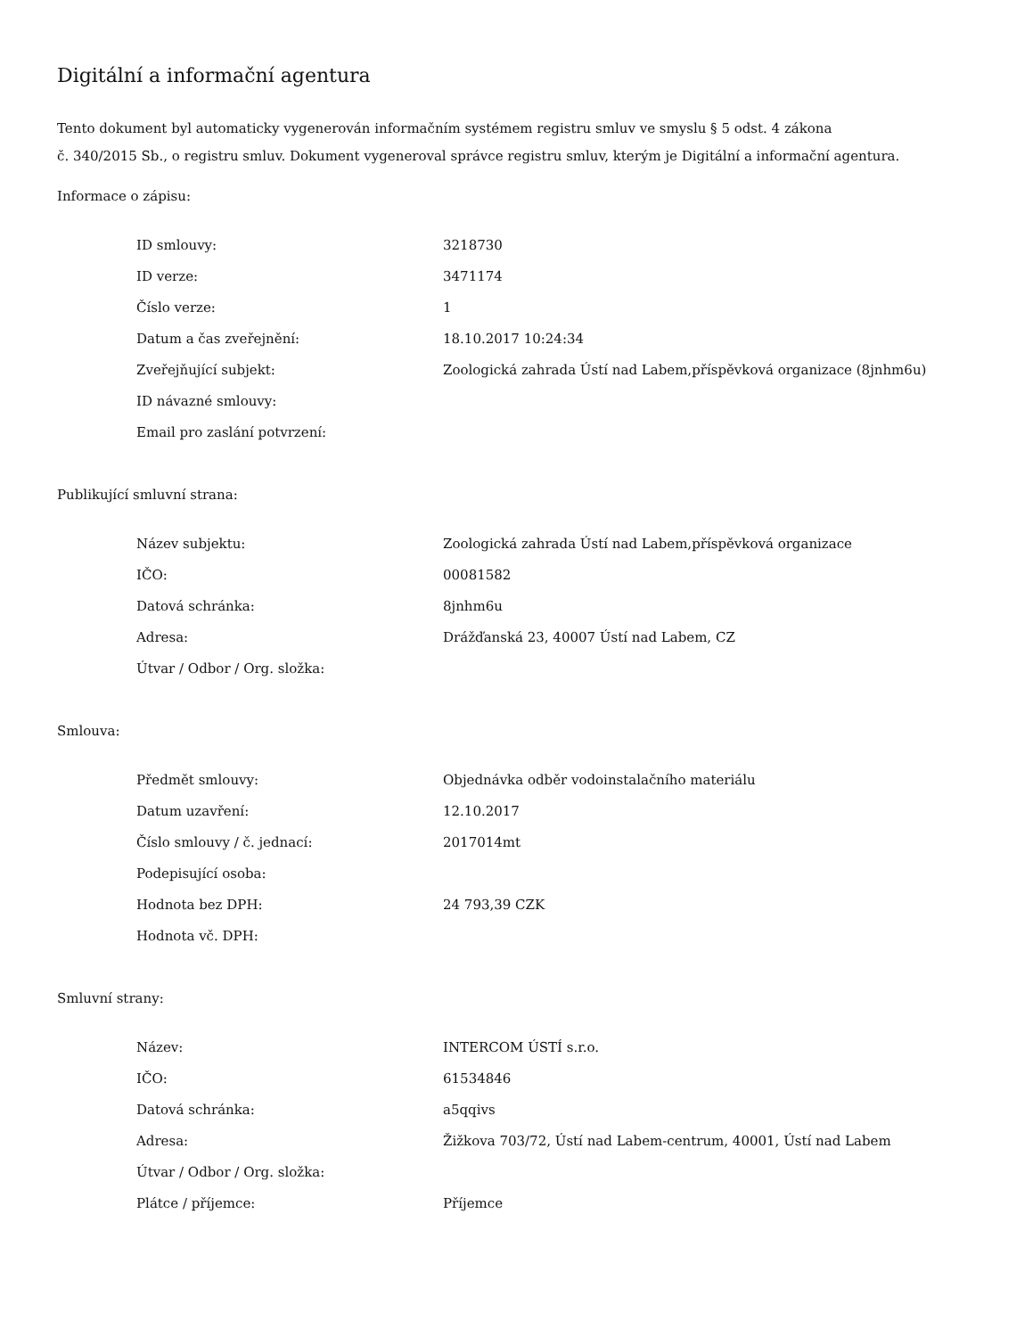Digitální a informační agentura
Tento dokument byl automaticky vygenerován informačním systémem registru smluv ve smyslu § 5 odst. 4 zákona
č. 340/2015 Sb., o registru smluv. Dokument vygeneroval správce registru smluv, kterým je Digitální a informační agentura.
Informace o zápisu:
| ID smlouvy: | 3218730 |
| ID verze: | 3471174 |
| Číslo verze: | 1 |
| Datum a čas zveřejnění: | 18.10.2017 10:24:34 |
| Zveřejňující subjekt: | Zoologická zahrada Ústí nad Labem,příspěvková organizace (8jnhm6u) |
| ID návazné smlouvy: | |
| Email pro zaslání potvrzení: | |
Publikující smluvní strana:
| Název subjektu: | Zoologická zahrada Ústí nad Labem,příspěvková organizace |
| IČO: | 00081582 |
| Datová schránka: | 8jnhm6u |
| Adresa: | Drážďanská 23, 40007 Ústí nad Labem, CZ |
| Útvar / Odbor / Org. složka: | |
Smlouva:
| Předmět smlouvy: | Objednávka odběr vodoinstalačního materiálu |
| Datum uzavření: | 12.10.2017 |
| Číslo smlouvy / č. jednací: | 2017014mt |
| Podepisující osoba: | |
| Hodnota bez DPH: | 24 793,39 CZK |
| Hodnota vč. DPH: | |
Smluvní strany:
| Název: | INTERCOM ÚSTÍ s.r.o. |
| IČO: | 61534846 |
| Datová schránka: | a5qqivs |
| Adresa: | Žižkova 703/72, Ústí nad Labem-centrum, 40001, Ústí nad Labem |
| Útvar / Odbor / Org. složka: | |
| Plátce / příjemce: | Příjemce |